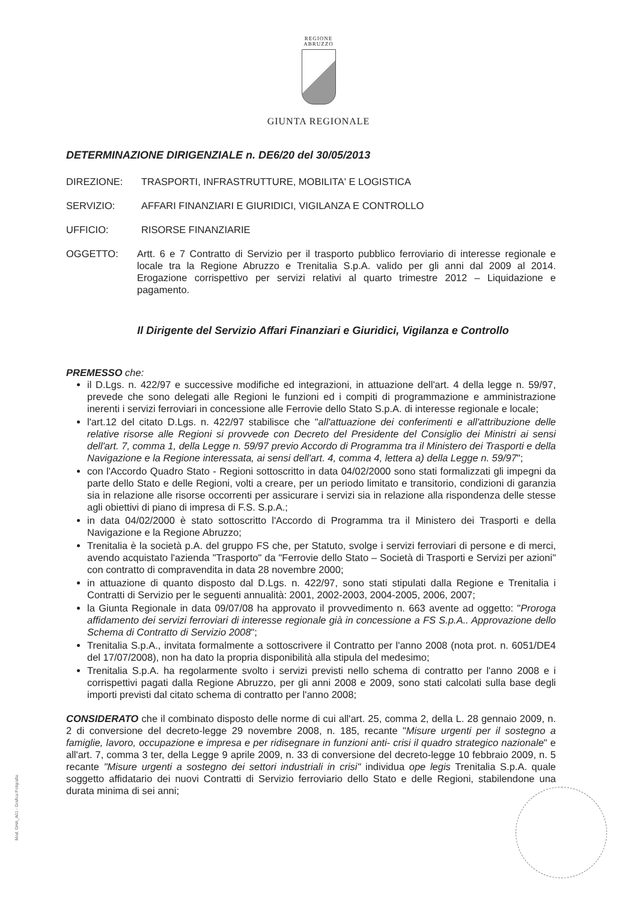REGIONE
ABRUZZO
GIUNTA REGIONALE
DETERMINAZIONE DIRIGENZIALE n. DE6/20 del 30/05/2013
DIREZIONE: TRASPORTI, INFRASTRUTTURE, MOBILITA' E LOGISTICA
SERVIZIO: AFFARI FINANZIARI E GIURIDICI, VIGILANZA E CONTROLLO
UFFICIO: RISORSE FINANZIARIE
OGGETTO: Artt. 6 e 7 Contratto di Servizio per il trasporto pubblico ferroviario di interesse regionale e locale tra la Regione Abruzzo e Trenitalia S.p.A. valido per gli anni dal 2009 al 2014. Erogazione corrispettivo per servizi relativi al quarto trimestre 2012 – Liquidazione e pagamento.
Il Dirigente del Servizio Affari Finanziari e Giuridici, Vigilanza e Controllo
PREMESSO che:
il D.Lgs. n. 422/97 e successive modifiche ed integrazioni, in attuazione dell'art. 4 della legge n. 59/97, prevede che sono delegati alle Regioni le funzioni ed i compiti di programmazione e amministrazione inerenti i servizi ferroviari in concessione alle Ferrovie dello Stato S.p.A. di interesse regionale e locale;
l'art.12 del citato D.Lgs. n. 422/97 stabilisce che "all'attuazione dei conferimenti e all'attribuzione delle relative risorse alle Regioni si provvede con Decreto del Presidente del Consiglio dei Ministri ai sensi dell'art. 7, comma 1, della Legge n. 59/97 previo Accordo di Programma tra il Ministero dei Trasporti e della Navigazione e la Regione interessata, ai sensi dell'art. 4, comma 4, lettera a) della Legge n. 59/97";
con l'Accordo Quadro Stato - Regioni sottoscritto in data 04/02/2000 sono stati formalizzati gli impegni da parte dello Stato e delle Regioni, volti a creare, per un periodo limitato e transitorio, condizioni di garanzia sia in relazione alle risorse occorrenti per assicurare i servizi sia in relazione alla rispondenza delle stesse agli obiettivi di piano di impresa di F.S. S.p.A.;
in data 04/02/2000 è stato sottoscritto l'Accordo di Programma tra il Ministero dei Trasporti e della Navigazione e la Regione Abruzzo;
Trenitalia è la società p.A. del gruppo FS che, per Statuto, svolge i servizi ferroviari di persone e di merci, avendo acquistato l'azienda "Trasporto" da "Ferrovie dello Stato – Società di Trasporti e Servizi per azioni" con contratto di compravendita in data 28 novembre 2000;
in attuazione di quanto disposto dal D.Lgs. n. 422/97, sono stati stipulati dalla Regione e Trenitalia i Contratti di Servizio per le seguenti annualità: 2001, 2002-2003, 2004-2005, 2006, 2007;
la Giunta Regionale in data 09/07/08 ha approvato il provvedimento n. 663 avente ad oggetto: "Proroga affidamento dei servizi ferroviari di interesse regionale già in concessione a FS S.p.A.. Approvazione dello Schema di Contratto di Servizio 2008";
Trenitalia S.p.A., invitata formalmente a sottoscrivere il Contratto per l'anno 2008 (nota prot. n. 6051/DE4 del 17/07/2008), non ha dato la propria disponibilità alla stipula del medesimo;
Trenitalia S.p.A. ha regolarmente svolto i servizi previsti nello schema di contratto per l'anno 2008 e i corrispettivi pagati dalla Regione Abruzzo, per gli anni 2008 e 2009, sono stati calcolati sulla base degli importi previsti dal citato schema di contratto per l'anno 2008;
CONSIDERATO che il combinato disposto delle norme di cui all'art. 25, comma 2, della L. 28 gennaio 2009, n. 2 di conversione del decreto-legge 29 novembre 2008, n. 185, recante "Misure urgenti per il sostegno a famiglie, lavoro, occupazione e impresa e per ridisegnare in funzioni anti- crisi il quadro strategico nazionale" e all'art. 7, comma 3 ter, della Legge 9 aprile 2009, n. 33 di conversione del decreto-legge 10 febbraio 2009, n. 5 recante "Misure urgenti a sostegno dei settori industriali in crisi" individua ope legis Trenitalia S.p.A. quale soggetto affidatario dei nuovi Contratti di Servizio ferroviario dello Stato e delle Regioni, stabilendone una durata minima di sei anni;
Mod. GHA_A01 - Grafica Poligrafia